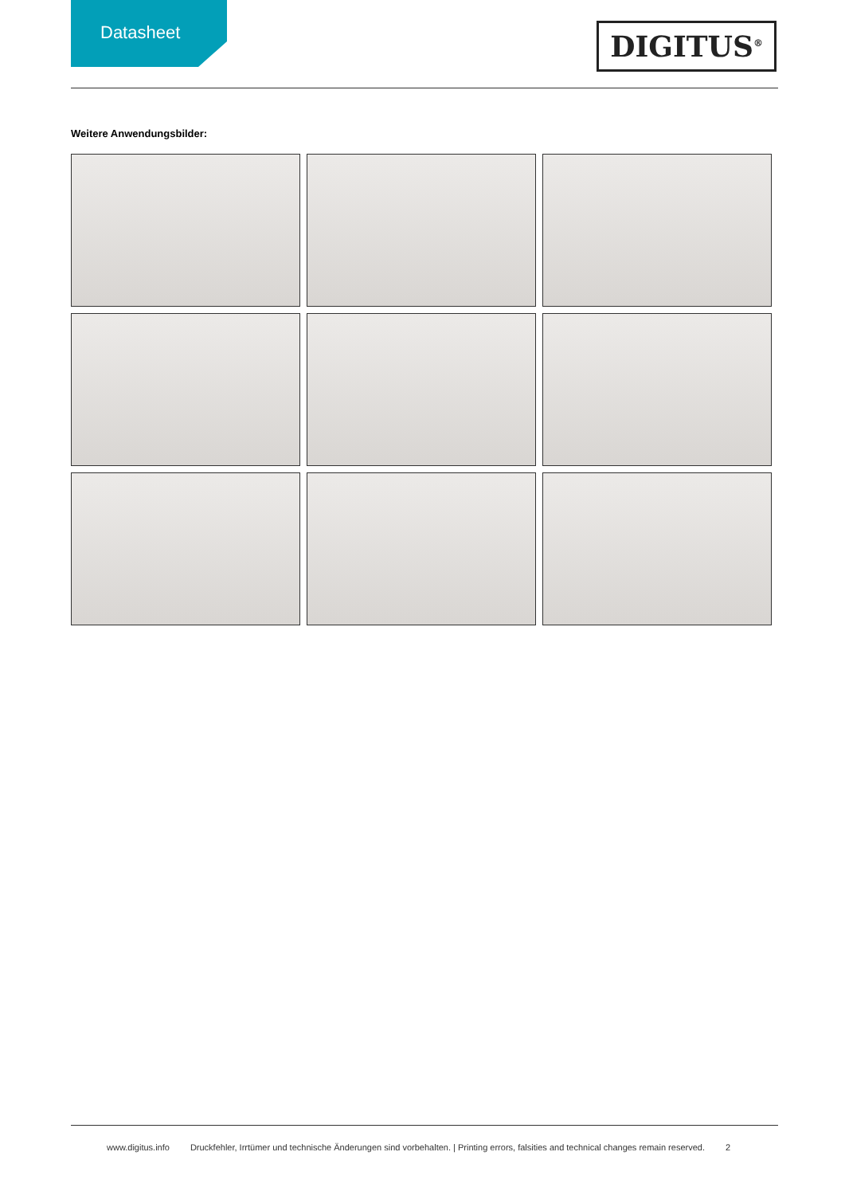Datasheet
DIGITUS<sup>®</sup>
Weitere Anwendungsbilder:
www.digitus.info Druckfehler, Irrtümer und technische Änderungen sind vorbehalten. | Printing errors, falsities and technical changes remain reserved. 2